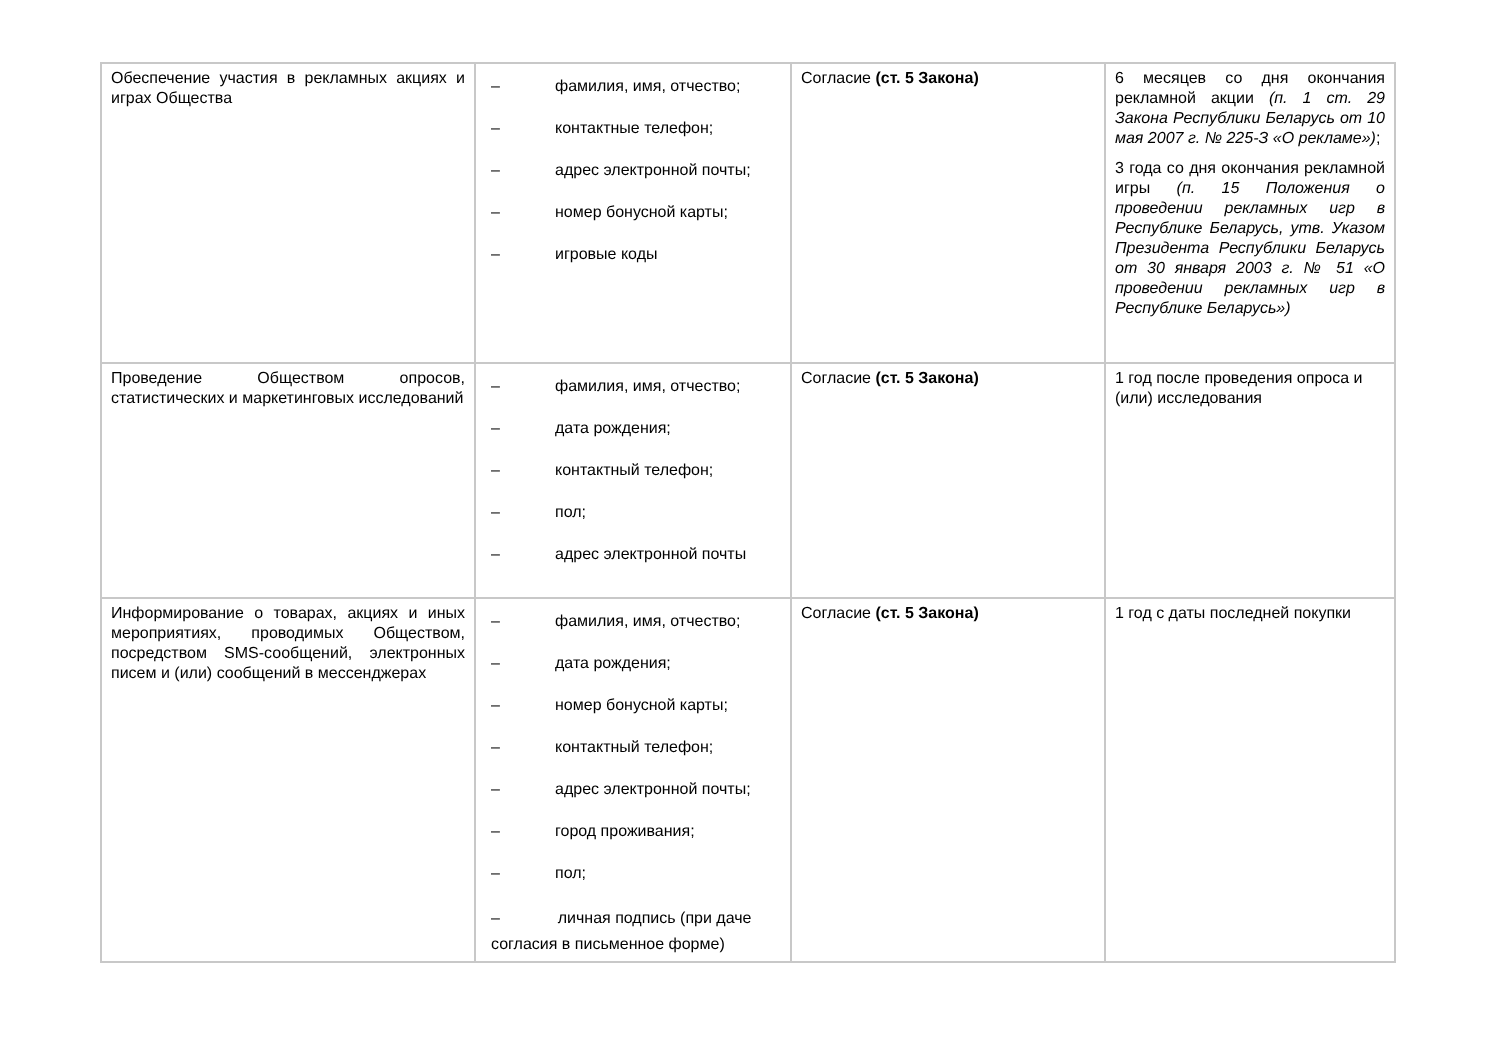| Обеспечение участия в рекламных акциях и играх Общества | – фамилия, имя, отчество; – контактные телефон; – адрес электронной почты; – номер бонусной карты; – игровые коды | Согласие (ст. 5 Закона) | 6 месяцев со дня окончания рекламной акции (п. 1 ст. 29 Закона Республики Беларусь от 10 мая 2007 г. № 225-З «О рекламе») ; 3 года со дня окончания рекламной игры (п. 15 Положения о проведении рекламных игр в Республике Беларусь, утв. Указом Президента Республики Беларусь от 30 января 2003 г. № 51 «О проведении рекламных игр в Республике Беларусь») |
| Проведение Обществом опросов, статистических и маркетинговых исследований | – фамилия, имя, отчество; – дата рождения; – контактный телефон; – пол; – адрес электронной почты | Согласие (ст. 5 Закона) | 1 год после проведения опроса и (или) исследования |
| Информирование о товарах, акциях и иных мероприятиях, проводимых Обществом, посредством SMS-сообщений, электронных писем и (или) сообщений в мессенджерах | – фамилия, имя, отчество; – дата рождения; – номер бонусной карты; – контактный телефон; – адрес электронной почты; – город проживания; – пол; – личная подпись (при даче согласия в письменное форме) | Согласие (ст. 5 Закона) | 1 год с даты последней покупки |